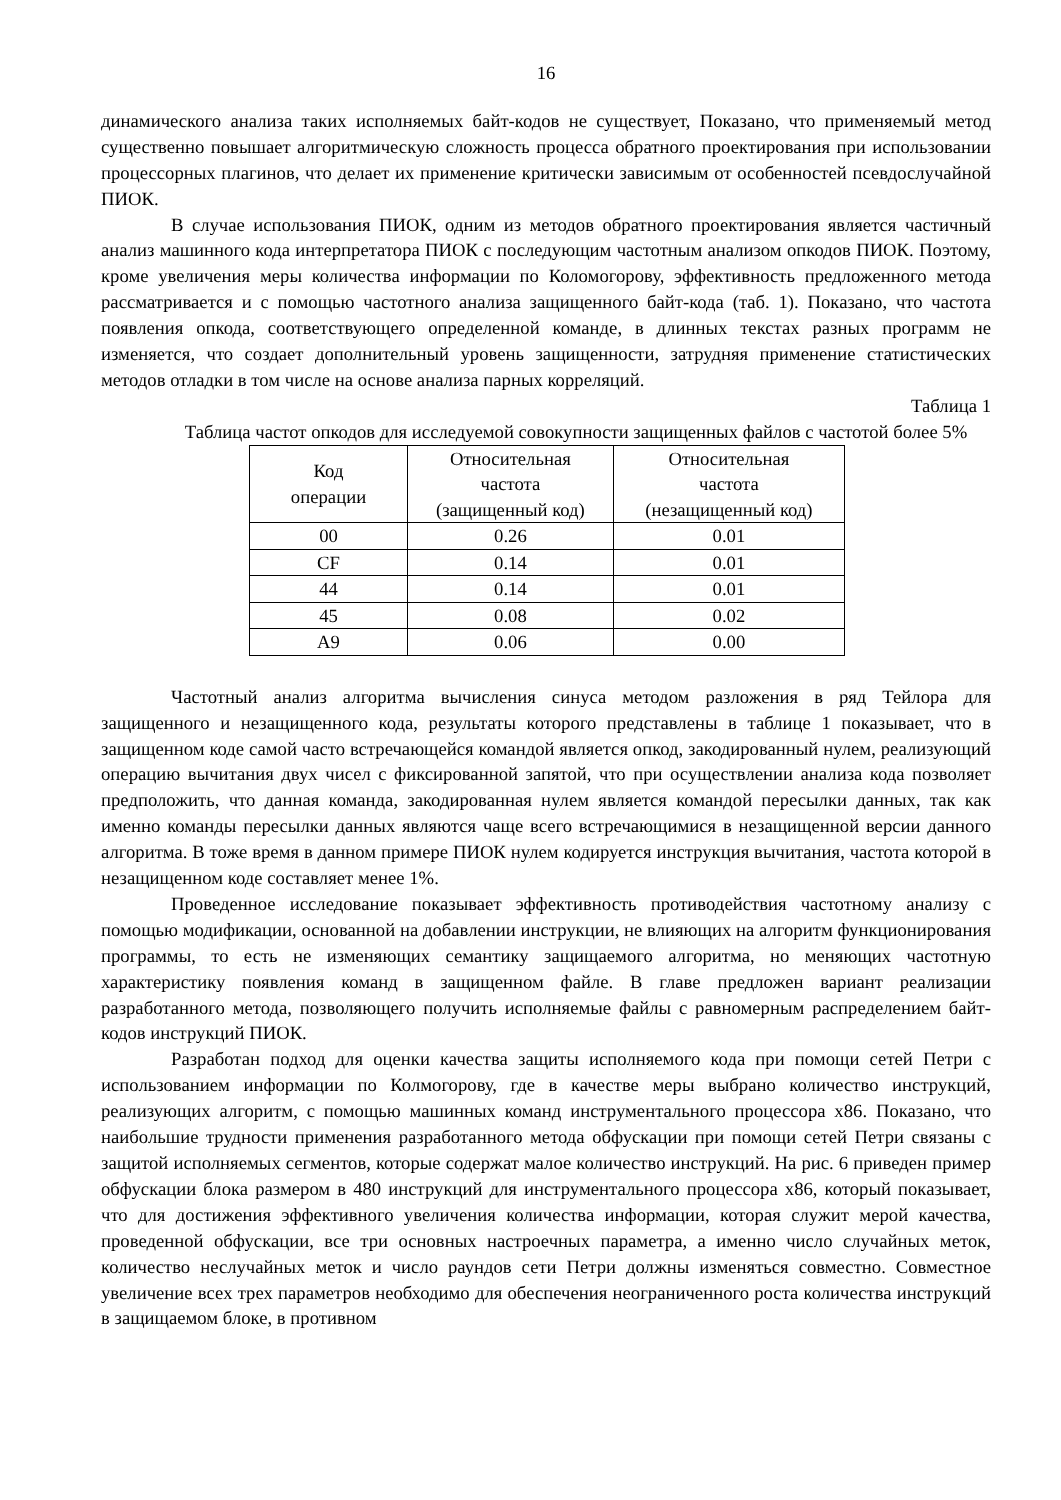16
динамического анализа таких исполняемых байт-кодов не существует, Показано, что применяемый метод существенно повышает алгоритмическую сложность процесса обратного проектирования при использовании процессорных плагинов, что делает их применение критически зависимым от особенностей псевдослучайной ПИОК.
В случае использования ПИОК, одним из методов обратного проектирования является частичный анализ машинного кода интерпретатора ПИОК с последующим частотным анализом опкодов ПИОК. Поэтому, кроме увеличения меры количества информации по Коломогорову, эффективность предложенного метода рассматривается и с помощью частотного анализа защищенного байт-кода (таб. 1). Показано, что частота появления опкода, соответствующего определенной команде, в длинных текстах разных программ не изменяется, что создает дополнительный уровень защищенности, затрудняя применение статистических методов отладки в том числе на основе анализа парных корреляций.
Таблица 1
Таблица частот опкодов для исследуемой совокупности защищенных файлов с частотой более 5%
| Код операции | Относительная частота (защищенный код) | Относительная частота (незащищенный код) |
| 00 | 0.26 | 0.01 |
| CF | 0.14 | 0.01 |
| 44 | 0.14 | 0.01 |
| 45 | 0.08 | 0.02 |
| A9 | 0.06 | 0.00 |
Частотный анализ алгоритма вычисления синуса методом разложения в ряд Тейлора для защищенного и незащищенного кода, результаты которого представлены в таблице 1 показывает, что в защищенном коде самой часто встречающейся командой является опкод, закодированный нулем, реализующий операцию вычитания двух чисел с фиксированной запятой, что при осуществлении анализа кода позволяет предположить, что данная команда, закодированная нулем является командой пересылки данных, так как именно команды пересылки данных являются чаще всего встречающимися в незащищенной версии данного алгоритма. В тоже время в данном примере ПИОК нулем кодируется инструкция вычитания, частота которой в незащищенном коде составляет менее 1%.
Проведенное исследование показывает эффективность противодействия частотному анализу с помощью модификации, основанной на добавлении инструкции, не влияющих на алгоритм функционирования программы, то есть не изменяющих семантику защищаемого алгоритма, но меняющих частотную характеристику появления команд в защищенном файле. В главе предложен вариант реализации разработанного метода, позволяющего получить исполняемые файлы с равномерным распределением байт-кодов инструкций ПИОК.
Разработан подход для оценки качества защиты исполняемого кода при помощи сетей Петри с использованием информации по Колмогорову, где в качестве меры выбрано количество инструкций, реализующих алгоритм, с помощью машинных команд инструментального процессора x86. Показано, что наибольшие трудности применения разработанного метода обфускации при помощи сетей Петри связаны с защитой исполняемых сегментов, которые содержат малое количество инструкций. На рис. 6 приведен пример обфускации блока размером в 480 инструкций для инструментального процессора x86, который показывает, что для достижения эффективного увеличения количества информации, которая служит мерой качества, проведенной обфускации, все три основных настроечных параметра, а именно число случайных меток, количество неслучайных меток и число раундов сети Петри должны изменяться совместно. Совместное увеличение всех трех параметров необходимо для обеспечения неограниченного роста количества инструкций в защищаемом блоке, в противном